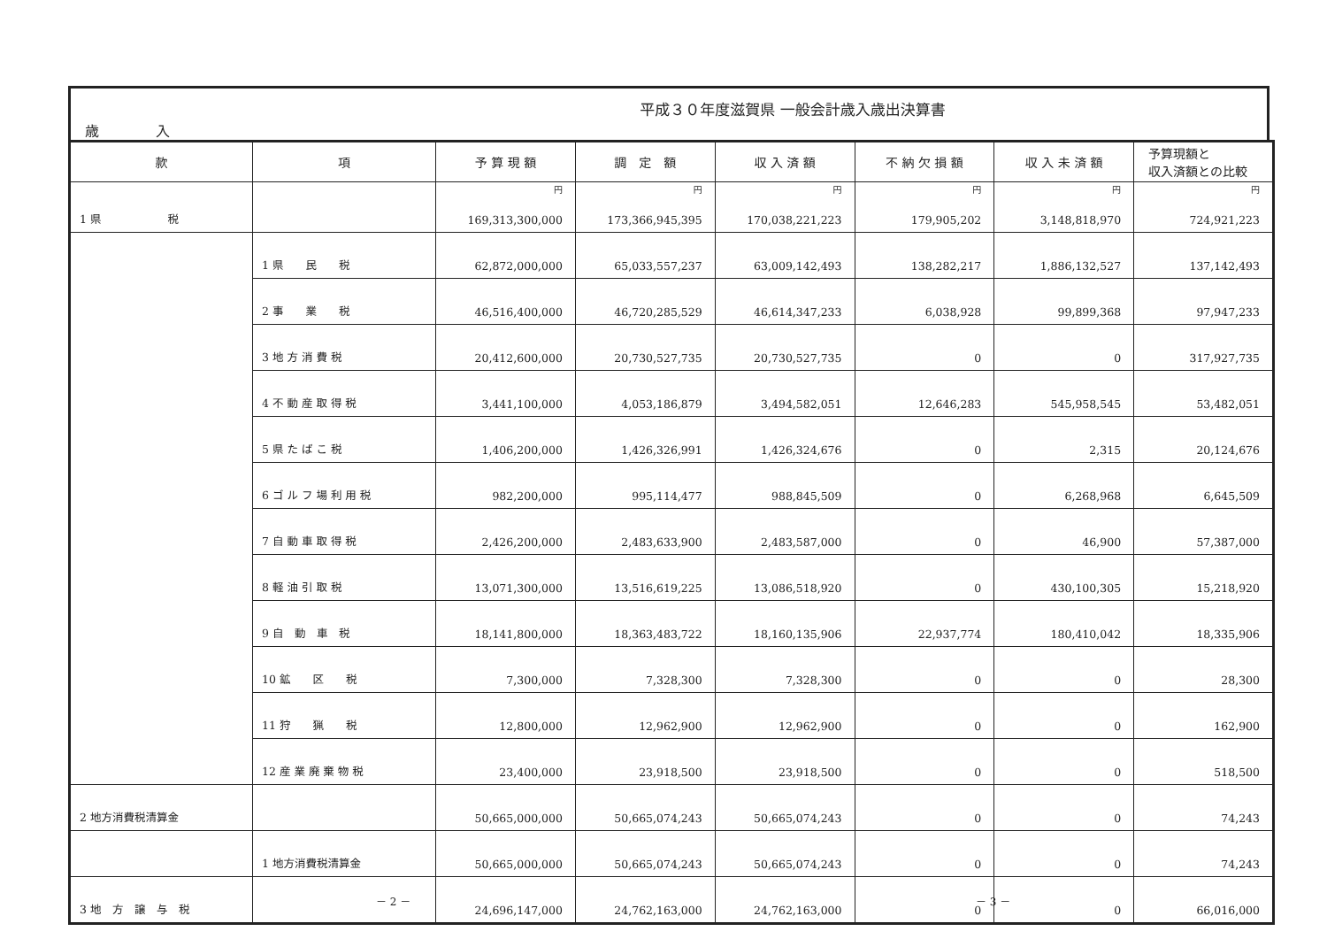平成３０年度滋賀県 一般会計歳入歳出決算書
歳　　　　入
| 款 | 項 | 予 算 現 額 | 調 定 額 | 収 入 済 額 | 不 納 欠 損 額 | 収 入 未 済 額 | 予算現額と 収入済額との比較 |
| --- | --- | --- | --- | --- | --- | --- | --- |
| 1 県 税 | | 円 169,313,300,000 | 円 173,366,945,395 | 円 170,038,221,223 | 円 179,905,202 | 円 3,148,818,970 | 円 724,921,223 |
| | 1 県 民 税 | 62,872,000,000 | 65,033,557,237 | 63,009,142,493 | 138,282,217 | 1,886,132,527 | 137,142,493 |
| | 2 事 業 税 | 46,516,400,000 | 46,720,285,529 | 46,614,347,233 | 6,038,928 | 99,899,368 | 97,947,233 |
| | 3 地 方 消 費 税 | 20,412,600,000 | 20,730,527,735 | 20,730,527,735 | 0 | 0 | 317,927,735 |
| | 4 不 動 産 取 得 税 | 3,441,100,000 | 4,053,186,879 | 3,494,582,051 | 12,646,283 | 545,958,545 | 53,482,051 |
| | 5 県 た ば こ 税 | 1,406,200,000 | 1,426,326,991 | 1,426,324,676 | 0 | 2,315 | 20,124,676 |
| | 6 ゴ ル フ 場 利 用 税 | 982,200,000 | 995,114,477 | 988,845,509 | 0 | 6,268,968 | 6,645,509 |
| | 7 自 動 車 取 得 税 | 2,426,200,000 | 2,483,633,900 | 2,483,587,000 | 0 | 46,900 | 57,387,000 |
| | 8 軽 油 引 取 税 | 13,071,300,000 | 13,516,619,225 | 13,086,518,920 | 0 | 430,100,305 | 15,218,920 |
| | 9 自 動 車 税 | 18,141,800,000 | 18,363,483,722 | 18,160,135,906 | 22,937,774 | 180,410,042 | 18,335,906 |
| | 10 鉱 区 税 | 7,300,000 | 7,328,300 | 7,328,300 | 0 | 0 | 28,300 |
| | 11 狩 猟 税 | 12,800,000 | 12,962,900 | 12,962,900 | 0 | 0 | 162,900 |
| | 12 産 業 廃 棄 物 税 | 23,400,000 | 23,918,500 | 23,918,500 | 0 | 0 | 518,500 |
| 2 地方消費税清算金 | | 50,665,000,000 | 50,665,074,243 | 50,665,074,243 | 0 | 0 | 74,243 |
| | 1 地方消費税清算金 | 50,665,000,000 | 50,665,074,243 | 50,665,074,243 | 0 | 0 | 74,243 |
| 3 地 方 譲 与 税 | | 24,696,147,000 | 24,762,163,000 | 24,762,163,000 | 0 | 0 | 66,016,000 |
－ 2 － － 3 －